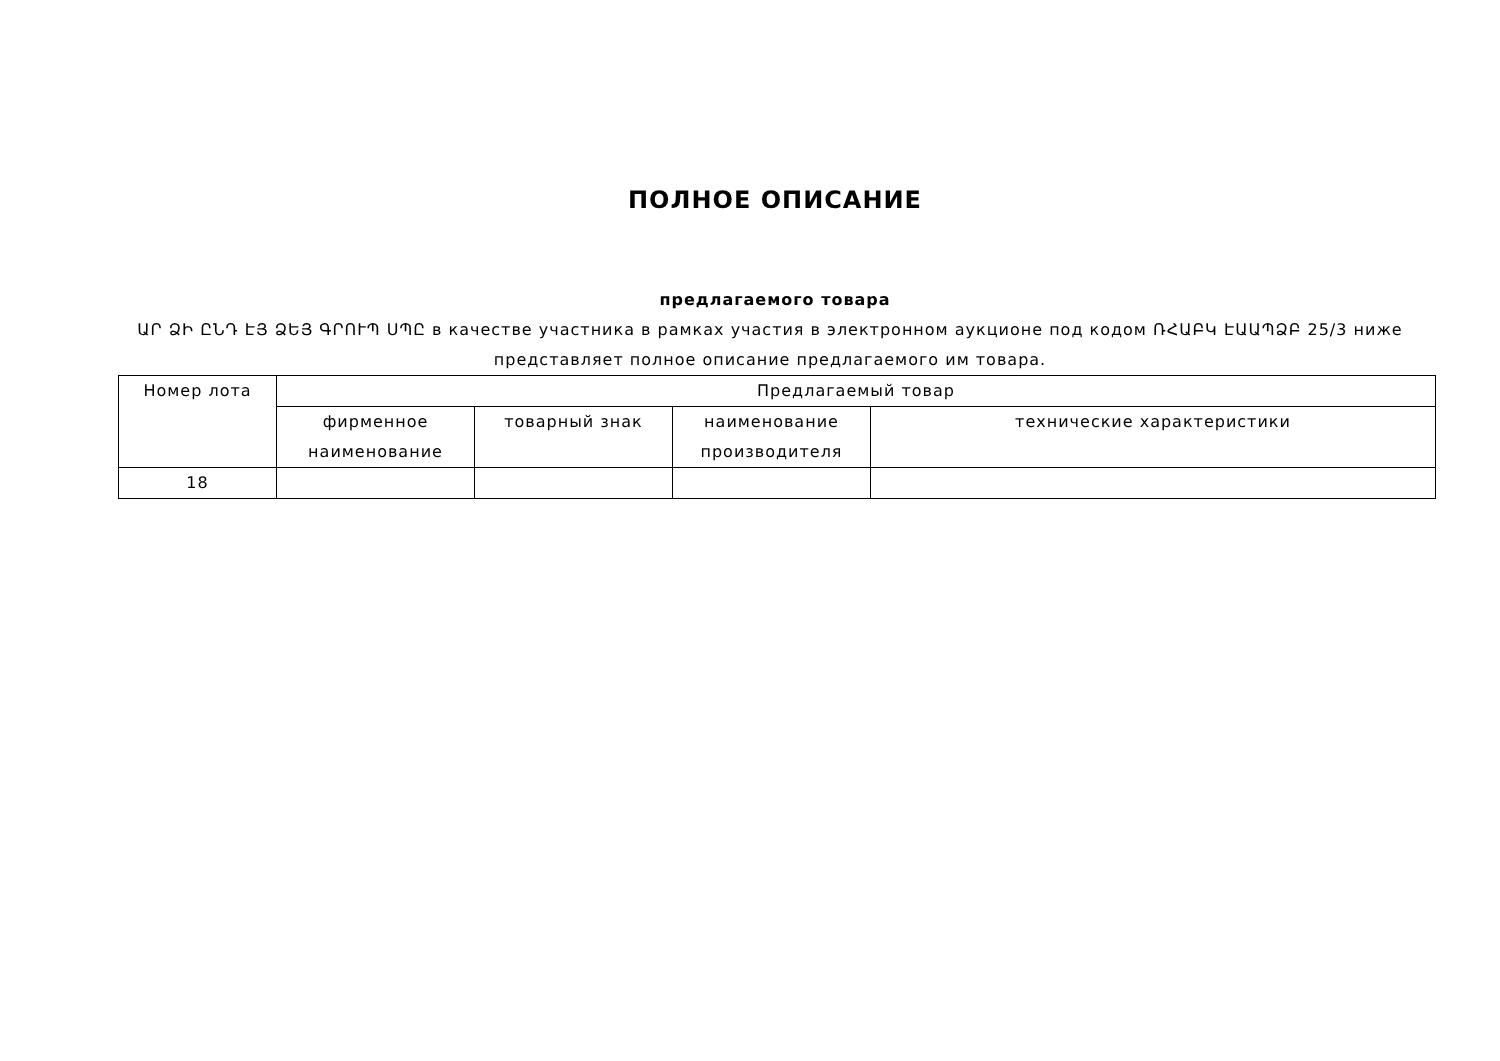ПОЛНОЕ ОПИСАНИЕ
предлагаемого товара
ԱՐ ՁԻ ԸՆԴ ԷՅ ՁԵՅ ԳՐՈՒՊ ՍՊԸ в качестве участника в рамках участия в электронном аукционе под кодом ՌՀԱԲԿ ԷԱԱՊՁԲ 25/3 ниже представляет полное описание предлагаемого им товара.
| Номер лота | Предлагаемый товар | | | |
| --- | --- | --- | --- | --- |
| | фирменное наименование | товарный знак | наименование производителя | технические характеристики |
| 18 | | | | |